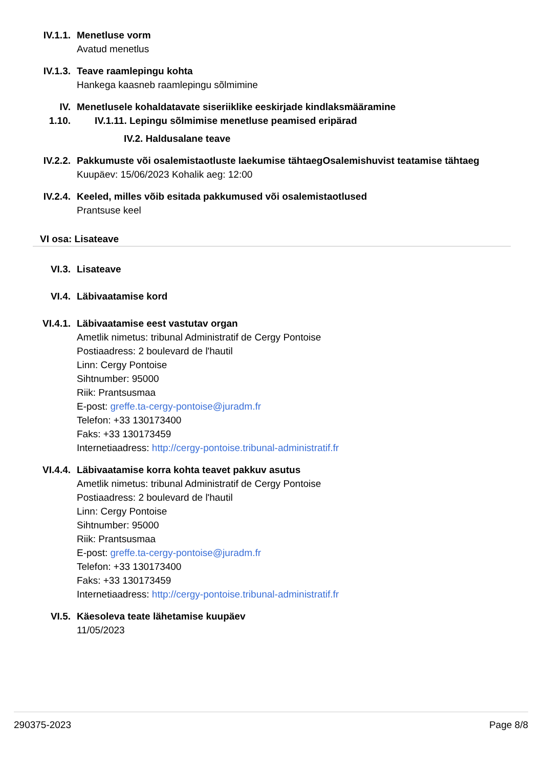IV.1.1.
Menetluse vorm
Avatud menetlus
IV.1.3.
Teave raamlepingu kohta
Hankega kaasneb raamlepingu sõlmimine
IV.
1.10.
Menetlusele kohaldatavate siseriiklike eeskirjade kindlaksmääramine
IV.1.11. Lepingu sõlmimise menetluse peamised eripärad
IV.2. Haldusalane teave
IV.2.2.
Pakkumuste või osalemistaotluste laekumise tähtaegOsalemishuvist teatamise tähtaeg
Kuupäev: 15/06/2023 Kohalik aeg: 12:00
IV.2.4.
Keeled, milles võib esitada pakkumused või osalemistaotlused
Prantsuse keel
VI osa: Lisateave
VI.3. Lisateave
VI.4. Läbivaatamise kord
VI.4.1.
Läbivaatamise eest vastutav organ
Ametlik nimetus: tribunal Administratif de Cergy Pontoise
Postiaadress: 2 boulevard de l'hautil
Linn: Cergy Pontoise
Sihtnumber: 95000
Riik: Prantsusmaa
E-post: greffe.ta-cergy-pontoise@juradm.fr
Telefon: +33 130173400
Faks: +33 130173459
Internetiaadress: http://cergy-pontoise.tribunal-administratif.fr
VI.4.4.
Läbivaatamise korra kohta teavet pakkuv asutus
Ametlik nimetus: tribunal Administratif de Cergy Pontoise
Postiaadress: 2 boulevard de l'hautil
Linn: Cergy Pontoise
Sihtnumber: 95000
Riik: Prantsusmaa
E-post: greffe.ta-cergy-pontoise@juradm.fr
Telefon: +33 130173400
Faks: +33 130173459
Internetiaadress: http://cergy-pontoise.tribunal-administratif.fr
VI.5. Käesoleva teate lähetamise kuupäev
11/05/2023
290375-2023 Page 8/8